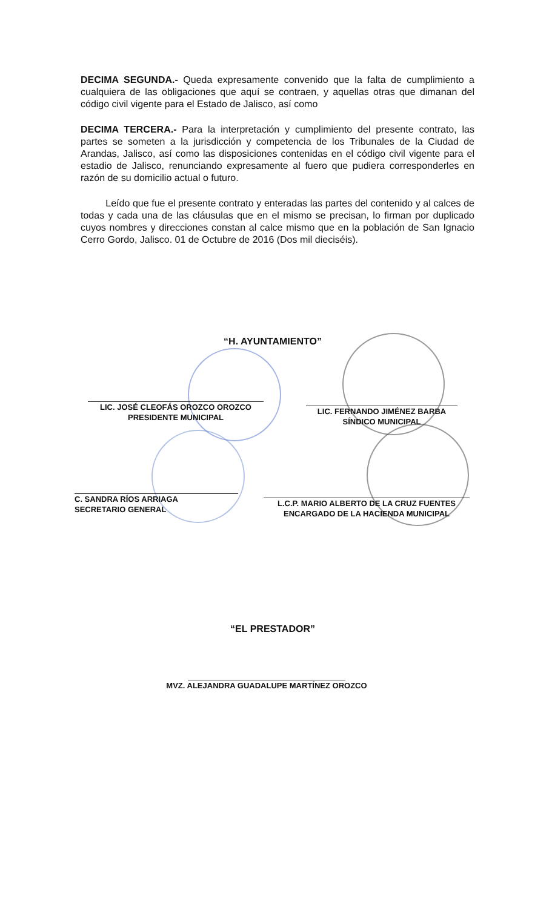DECIMA SEGUNDA.- Queda expresamente convenido que la falta de cumplimiento a cualquiera de las obligaciones que aquí se contraen, y aquellas otras que dimanan del código civil vigente para el Estado de Jalisco, así como
DECIMA TERCERA.- Para la interpretación y cumplimiento del presente contrato, las partes se someten a la jurisdicción y competencia de los Tribunales de la Ciudad de Arandas, Jalisco, así como las disposiciones contenidas en el código civil vigente para el estadio de Jalisco, renunciando expresamente al fuero que pudiera corresponderles en razón de su domicilio actual o futuro.
Leído que fue el presente contrato y enteradas las partes del contenido y al calces de todas y cada una de las cláusulas que en el mismo se precisan, lo firman por duplicado cuyos nombres y direcciones constan al calce mismo que en la población de San Ignacio Cerro Gordo, Jalisco. 01 de Octubre de 2016 (Dos mil dieciséis).
“H. AYUNTAMIENTO”
LIC. JOSÉ CLEOFÁS OROZCO OROZCO
PRESIDENTE MUNICIPAL
LIC. FERNANDO JIMÉNEZ BARBA
SÍNDICO MUNICIPAL
C. SANDRA RÍOS ARRIAGA
SECRETARIO GENERAL
L.C.P. MARIO ALBERTO DE LA CRUZ FUENTES
ENCARGADO DE LA HACIENDA MUNICIPAL
“EL PRESTADOR”
MVZ. ALEJANDRA GUADALUPE MARTÍNEZ OROZCO